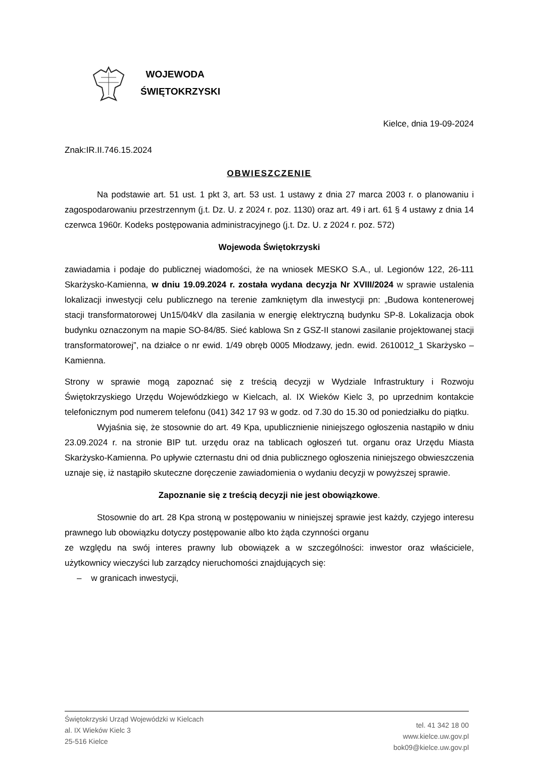WOJEWODA
ŚWIĘTOKRZYSKI
Kielce, dnia 19-09-2024
Znak:IR.II.746.15.2024
OBWIESZCZENIE
Na podstawie art. 51 ust. 1 pkt 3, art. 53 ust. 1 ustawy z dnia 27 marca 2003 r. o planowaniu i zagospodarowaniu przestrzennym (j.t. Dz. U. z 2024 r. poz. 1130) oraz art. 49 i art. 61 § 4 ustawy z dnia 14 czerwca 1960r. Kodeks postępowania administracyjnego (j.t. Dz. U. z 2024 r. poz. 572)
Wojewoda Świętokrzyski
zawiadamia i podaje do publicznej wiadomości, że na wniosek MESKO S.A., ul. Legionów 122, 26-111 Skarżysko-Kamienna, w dniu 19.09.2024 r. została wydana decyzja Nr XVIII/2024 w sprawie ustalenia lokalizacji inwestycji celu publicznego na terenie zamkniętym dla inwestycji pn: „Budowa kontenerowej stacji transformatorowej Un15/04kV dla zasilania w energię elektryczną budynku SP-8. Lokalizacja obok budynku oznaczonym na mapie SO-84/85. Sieć kablowa Sn z GSZ-II stanowi zasilanie projektowanej stacji transformatorowej”, na działce o nr ewid. 1/49 obręb 0005 Młodzawy, jedn. ewid. 2610012_1 Skarżysko – Kamienna.
Strony w sprawie mogą zapoznać się z treścią decyzji w Wydziale Infrastruktury i Rozwoju Świętokrzyskiego Urzędu Wojewódzkiego w Kielcach, al. IX Wieków Kielc 3, po uprzednim kontakcie telefonicznym pod numerem telefonu (041) 342 17 93 w godz. od 7.30 do 15.30 od poniedziałku do piątku.
Wyjaśnia się, że stosownie do art. 49 Kpa, upublicznienie niniejszego ogłoszenia nastąpiło w dniu 23.09.2024 r. na stronie BIP tut. urzędu oraz na tablicach ogłoszeń tut. organu oraz Urzędu Miasta Skarżysko-Kamienna. Po upływie czternastu dni od dnia publicznego ogłoszenia niniejszego obwieszczenia uznaje się, iż nastąpiło skuteczne doręczenie zawiadomienia o wydaniu decyzji w powyższej sprawie.
Zapoznanie się z treścią decyzji nie jest obowiązkowe.
Stosownie do art. 28 Kpa stroną w postępowaniu w niniejszej sprawie jest każdy, czyjego interesu prawnego lub obowiązku dotyczy postępowanie albo kto żąda czynności organu
ze względu na swój interes prawny lub obowiązek a w szczególności: inwestor oraz właściciele, użytkownicy wieczyści lub zarządcy nieruchomości znajdujących się:
– w granicach inwestycji,
Świętokrzyski Urząd Wojewódzki w Kielcach
al. IX Wieków Kielc 3
25-516 Kielce
tel. 41 342 18 00
www.kielce.uw.gov.pl
bok09@kielce.uw.gov.pl